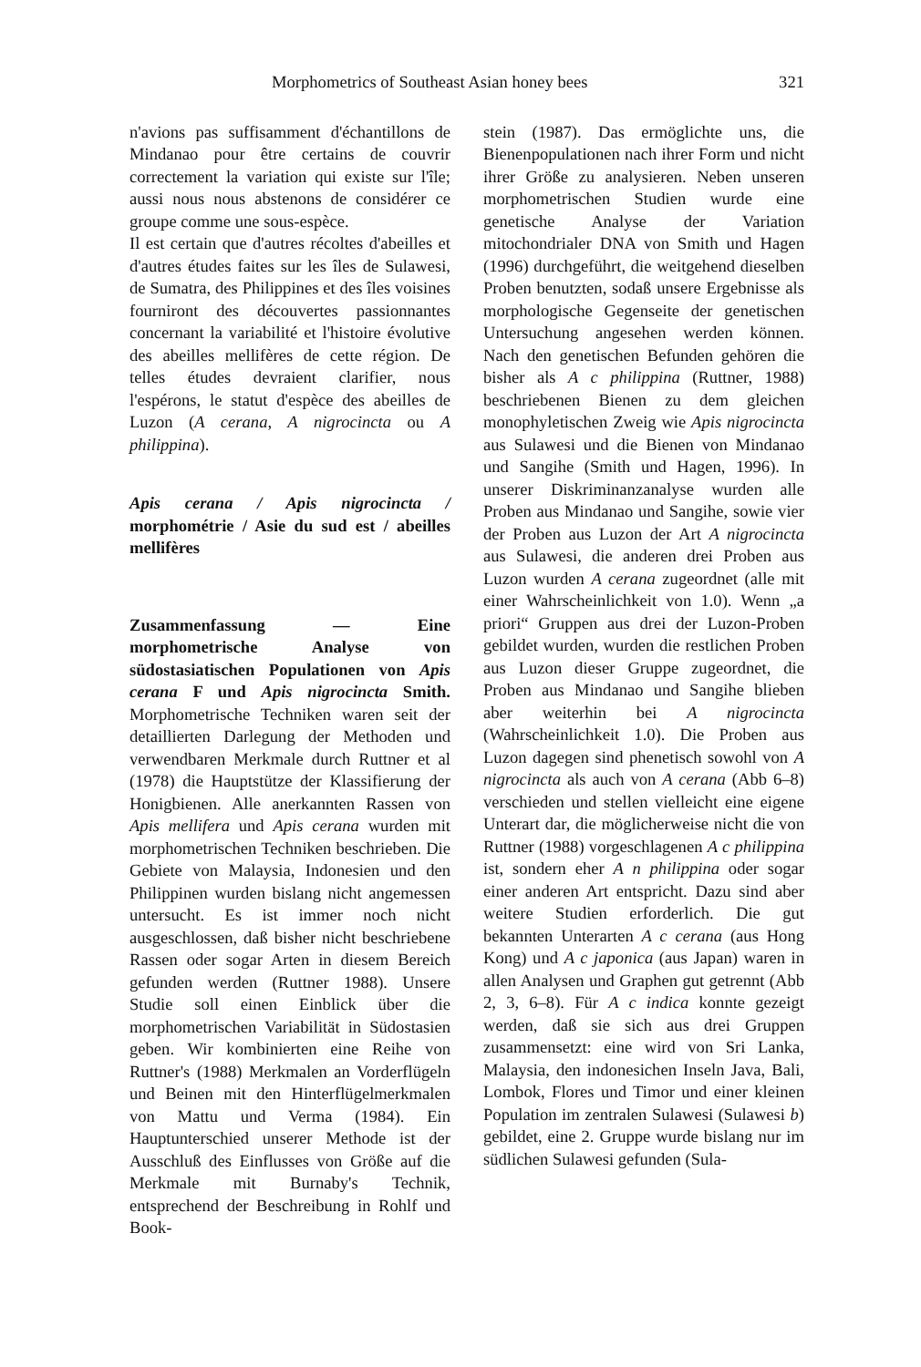Morphometrics of Southeast Asian honey bees 321
n'avions pas suffisamment d'échantillons de Mindanao pour être certains de couvrir correctement la variation qui existe sur l'île; aussi nous nous abstenons de considérer ce groupe comme une sous-espèce.
Il est certain que d'autres récoltes d'abeilles et d'autres études faites sur les îles de Sulawesi, de Sumatra, des Philippines et des îles voisines fourniront des découvertes passionnantes concernant la variabilité et l'histoire évolutive des abeilles mellifères de cette région. De telles études devraient clarifier, nous l'espérons, le statut d'espèce des abeilles de Luzon (A cerana, A nigrocincta ou A philippina).
Apis cerana / Apis nigrocincta / morphométrie / Asie du sud est / abeilles mellifères
Zusammenfassung — Eine morphometrische Analyse von südostasiatischen Populationen von Apis cerana F und Apis nigrocincta Smith. Morphometrische Techniken waren seit der detaillierten Darlegung der Methoden und verwendbaren Merkmale durch Ruttner et al (1978) die Hauptstütze der Klassifierung der Honigbienen. Alle anerkannten Rassen von Apis mellifera und Apis cerana wurden mit morphometrischen Techniken beschrieben. Die Gebiete von Malaysia, Indonesien und den Philippinen wurden bislang nicht angemessen untersucht. Es ist immer noch nicht ausgeschlossen, daß bisher nicht beschriebene Rassen oder sogar Arten in diesem Bereich gefunden werden (Ruttner 1988). Unsere Studie soll einen Einblick über die morphometrischen Variabilität in Südostasien geben. Wir kombinierten eine Reihe von Ruttner's (1988) Merkmalen an Vorderflügeln und Beinen mit den Hinterflügelmerkmalen von Mattu und Verma (1984). Ein Hauptunterschied unserer Methode ist der Ausschluß des Einflusses von Größe auf die Merkmale mit Burnaby's Technik, entsprechend der Beschreibung in Rohlf und Book-
stein (1987). Das ermöglichte uns, die Bienenpopulationen nach ihrer Form und nicht ihrer Größe zu analysieren. Neben unseren morphometrischen Studien wurde eine genetische Analyse der Variation mitochondrialer DNA von Smith und Hagen (1996) durchgeführt, die weitgehend dieselben Proben benutzten, sodaß unsere Ergebnisse als morphologische Gegenseite der genetischen Untersuchung angesehen werden können. Nach den genetischen Befunden gehören die bisher als A c philippina (Ruttner, 1988) beschriebenen Bienen zu dem gleichen monophyletischen Zweig wie Apis nigrocincta aus Sulawesi und die Bienen von Mindanao und Sangihe (Smith und Hagen, 1996). In unserer Diskriminanzanalyse wurden alle Proben aus Mindanao und Sangihe, sowie vier der Proben aus Luzon der Art A nigrocincta aus Sulawesi, die anderen drei Proben aus Luzon wurden A cerana zugeordnet (alle mit einer Wahrscheinlichkeit von 1.0). Wenn „a priori“ Gruppen aus drei der Luzon-Proben gebildet wurden, wurden die restlichen Proben aus Luzon dieser Gruppe zugeordnet, die Proben aus Mindanao und Sangihe blieben aber weiterhin bei A nigrocincta (Wahrscheinlichkeit 1.0). Die Proben aus Luzon dagegen sind phenetisch sowohl von A nigrocincta als auch von A cerana (Abb 6–8) verschieden und stellen vielleicht eine eigene Unterart dar, die möglicherweise nicht die von Ruttner (1988) vorgeschlagenen A c philippina ist, sondern eher A n philippina oder sogar einer anderen Art entspricht. Dazu sind aber weitere Studien erforderlich. Die gut bekannten Unterarten A c cerana (aus Hong Kong) und A c japonica (aus Japan) waren in allen Analysen und Graphen gut getrennt (Abb 2, 3, 6–8). Für A c indica konnte gezeigt werden, daß sie sich aus drei Gruppen zusammensetzt: eine wird von Sri Lanka, Malaysia, den indonesichen Inseln Java, Bali, Lombok, Flores und Timor und einer kleinen Population im zentralen Sulawesi (Sulawesi b) gebildet, eine 2. Gruppe wurde bislang nur im südlichen Sulawesi gefunden (Sula-